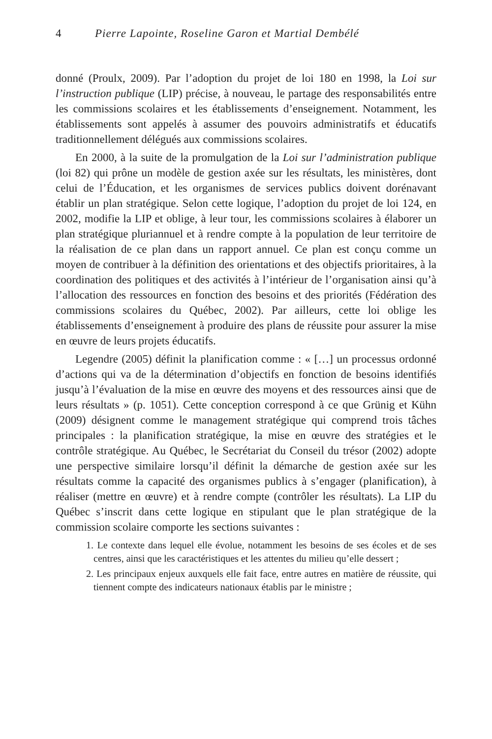4 Pierre Lapointe, Roseline Garon et Martial Dembélé
donné (Proulx, 2009). Par l’adoption du projet de loi 180 en 1998, la Loi sur l’instruction publique (LIP) précise, à nouveau, le partage des responsabilités entre les commissions scolaires et les établissements d’enseignement. Notamment, les établissements sont appelés à assumer des pouvoirs administratifs et éducatifs traditionnellement délégués aux commissions scolaires.
En 2000, à la suite de la promulgation de la Loi sur l’administration publique (loi 82) qui prône un modèle de gestion axée sur les résultats, les ministères, dont celui de l’Éducation, et les organismes de services publics doivent dorénavant établir un plan stratégique. Selon cette logique, l’adoption du projet de loi 124, en 2002, modifie la LIP et oblige, à leur tour, les commissions scolaires à élaborer un plan stratégique pluriannuel et à rendre compte à la population de leur territoire de la réalisation de ce plan dans un rapport annuel. Ce plan est conçu comme un moyen de contribuer à la définition des orientations et des objectifs prioritaires, à la coordination des politiques et des activités à l’intérieur de l’organisation ainsi qu’à l’allocation des ressources en fonction des besoins et des priorités (Fédération des commissions scolaires du Québec, 2002). Par ailleurs, cette loi oblige les établissements d’enseignement à produire des plans de réussite pour assurer la mise en œuvre de leurs projets éducatifs.
Legendre (2005) définit la planification comme : « […] un processus ordonné d’actions qui va de la détermination d’objectifs en fonction de besoins identifiés jusqu’à l’évaluation de la mise en œuvre des moyens et des ressources ainsi que de leurs résultats » (p. 1051). Cette conception correspond à ce que Grünig et Kühn (2009) désignent comme le management stratégique qui comprend trois tâches principales : la planification stratégique, la mise en œuvre des stratégies et le contrôle stratégique. Au Québec, le Secrétariat du Conseil du trésor (2002) adopte une perspective similaire lorsqu’il définit la démarche de gestion axée sur les résultats comme la capacité des organismes publics à s’engager (planification), à réaliser (mettre en œuvre) et à rendre compte (contrôler les résultats). La LIP du Québec s’inscrit dans cette logique en stipulant que le plan stratégique de la commission scolaire comporte les sections suivantes :
1. Le contexte dans lequel elle évolue, notamment les besoins de ses écoles et de ses centres, ainsi que les caractéristiques et les attentes du milieu qu’elle dessert ;
2. Les principaux enjeux auxquels elle fait face, entre autres en matière de réussite, qui tiennent compte des indicateurs nationaux établis par le ministre ;